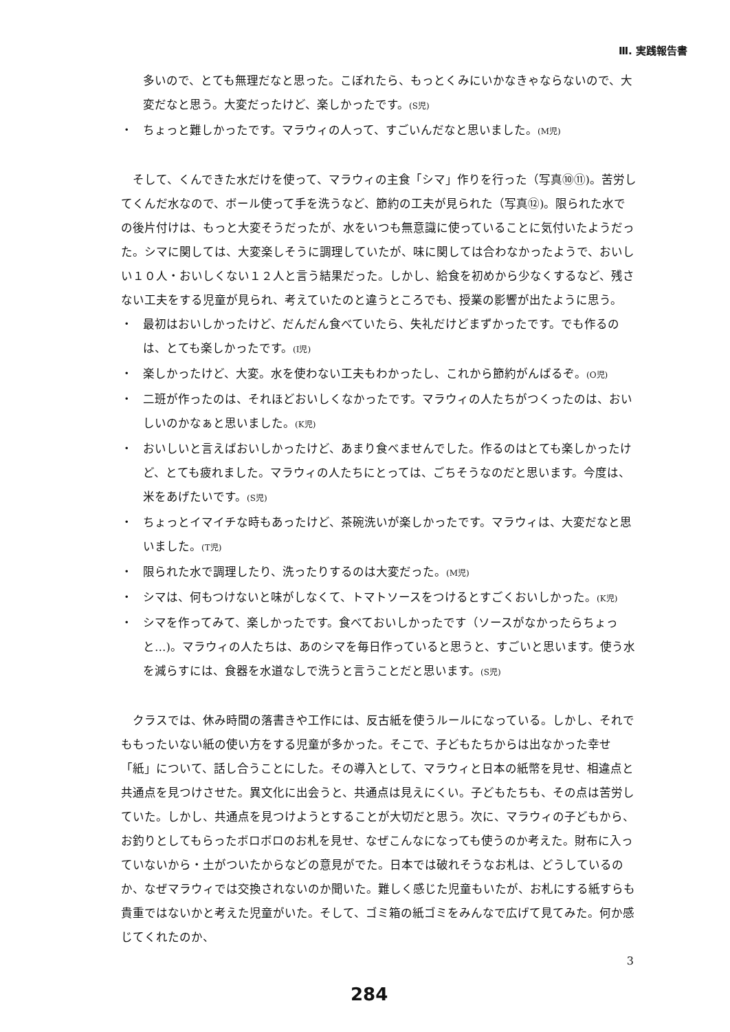Ⅲ. 実践報告書
多いので、とても無理だなと思った。こぼれたら、もっとくみにいかなきゃならないので、大変だなと思う。大変だったけど、楽しかったです。(S児)
・ ちょっと難しかったです。マラウィの人って、すごいんだなと思いました。(M児)
そして、くんできた水だけを使って、マラウィの主食「シマ」作りを行った（写真⑩⑪)。苦労してくんだ水なので、ボール使って手を洗うなど、節約の工夫が見られた（写真⑫)。限られた水での後片付けは、もっと大変そうだったが、水をいつも無意識に使っていることに気付いたようだった。シマに関しては、大変楽しそうに調理していたが、味に関しては合わなかったようで、おいしい１０人・おいしくない１２人と言う結果だった。しかし、給食を初めから少なくするなど、残さない工夫をする児童が見られ、考えていたのと違うところでも、授業の影響が出たように思う。
・ 最初はおいしかったけど、だんだん食べていたら、失礼だけどまずかったです。でも作るのは、とても楽しかったです。(I児)
・ 楽しかったけど、大変。水を使わない工夫もわかったし、これから節約がんばるぞ。(O児)
・ 二班が作ったのは、それほどおいしくなかったです。マラウィの人たちがつくったのは、おいしいのかなぁと思いました。(K児)
・ おいしいと言えばおいしかったけど、あまり食べませんでした。作るのはとても楽しかったけど、とても疲れました。マラウィの人たちにとっては、ごちそうなのだと思います。今度は、米をあげたいです。(S児)
・ ちょっとイマイチな時もあったけど、茶碗洗いが楽しかったです。マラウィは、大変だなと思いました。(T児)
・ 限られた水で調理したり、洗ったりするのは大変だった。(M児)
・ シマは、何もつけないと味がしなくて、トマトソースをつけるとすごくおいしかった。(K児)
・ シマを作ってみて、楽しかったです。食べておいしかったです（ソースがなかったらちょっと…)。マラウィの人たちは、あのシマを毎日作っていると思うと、すごいと思います。使う水を減らすには、食器を水道なしで洗うと言うことだと思います。(S児)
クラスでは、休み時間の落書きや工作には、反古紙を使うルールになっている。しかし、それでももったいない紙の使い方をする児童が多かった。そこで、子どもたちからは出なかった幸せ「紙」について、話し合うことにした。その導入として、マラウィと日本の紙幣を見せ、相違点と共通点を見つけさせた。異文化に出会うと、共通点は見えにくい。子どもたちも、その点は苦労していた。しかし、共通点を見つけようとすることが大切だと思う。次に、マラウィの子どもから、お釣りとしてもらったボロボロのお札を見せ、なぜこんなになっても使うのか考えた。財布に入っていないから・土がついたからなどの意見がでた。日本では破れそうなお札は、どうしているのか、なぜマラウィでは交換されないのか聞いた。難しく感じた児童もいたが、お札にする紙すらも貴重ではないかと考えた児童がいた。そして、ゴミ箱の紙ゴミをみんなで広げて見てみた。何か感じてくれたのか、
3
284